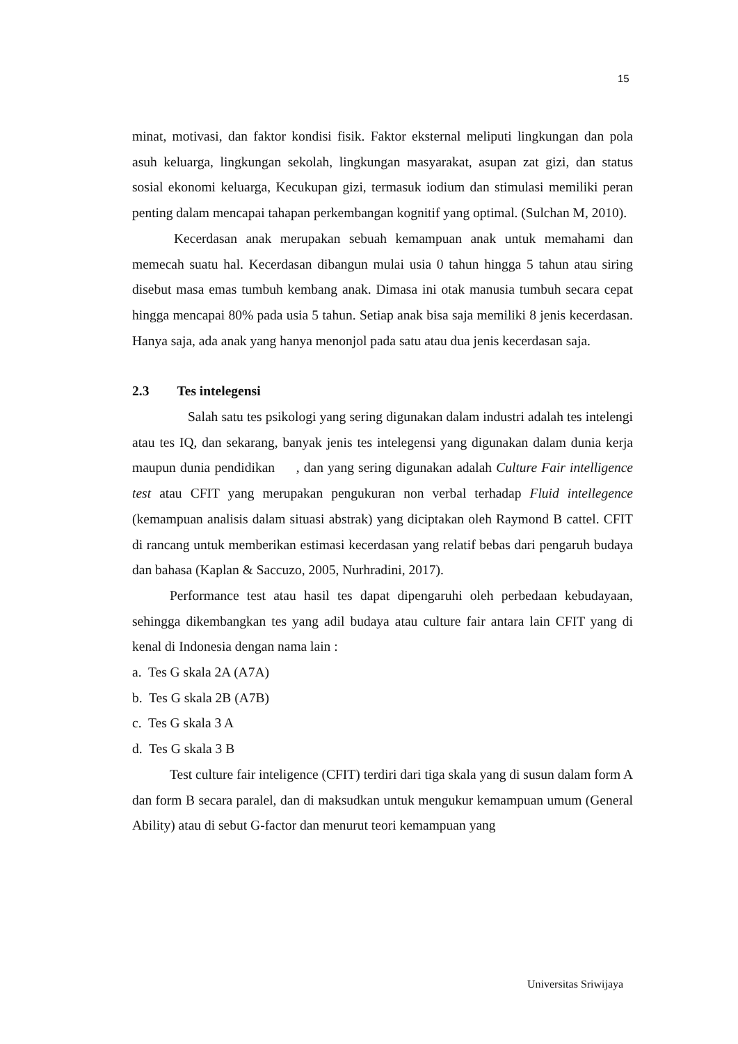15
minat, motivasi, dan faktor kondisi fisik. Faktor eksternal meliputi lingkungan dan pola asuh keluarga, lingkungan sekolah, lingkungan masyarakat, asupan zat gizi, dan status sosial ekonomi keluarga, Kecukupan gizi, termasuk iodium dan stimulasi memiliki peran penting dalam mencapai tahapan perkembangan kognitif yang optimal. (Sulchan M, 2010).
Kecerdasan anak merupakan sebuah kemampuan anak untuk memahami dan memecah suatu hal. Kecerdasan dibangun mulai usia 0 tahun hingga 5 tahun atau siring disebut masa emas tumbuh kembang anak. Dimasa ini otak manusia tumbuh secara cepat hingga mencapai 80% pada usia 5 tahun. Setiap anak bisa saja memiliki 8 jenis kecerdasan. Hanya saja, ada anak yang hanya menonjol pada satu atau dua jenis kecerdasan saja.
2.3 Tes intelegensi
Salah satu tes psikologi yang sering digunakan dalam industri adalah tes intelengi atau tes IQ, dan sekarang, banyak jenis tes intelegensi yang digunakan dalam dunia kerja maupun dunia pendidikan , dan yang sering digunakan adalah Culture Fair intelligence test atau CFIT yang merupakan pengukuran non verbal terhadap Fluid intellegence (kemampuan analisis dalam situasi abstrak) yang diciptakan oleh Raymond B cattel. CFIT di rancang untuk memberikan estimasi kecerdasan yang relatif bebas dari pengaruh budaya dan bahasa (Kaplan & Saccuzo, 2005, Nurhradini, 2017).
Performance test atau hasil tes dapat dipengaruhi oleh perbedaan kebudayaan, sehingga dikembangkan tes yang adil budaya atau culture fair antara lain CFIT yang di kenal di Indonesia dengan nama lain :
a. Tes G skala 2A (A7A)
b. Tes G skala 2B (A7B)
c. Tes G skala 3 A
d. Tes G skala 3 B
Test culture fair inteligence (CFIT) terdiri dari tiga skala yang di susun dalam form A dan form B secara paralel, dan di maksudkan untuk mengukur kemampuan umum (General Ability) atau di sebut G-factor dan menurut teori kemampuan yang
Universitas Sriwijaya